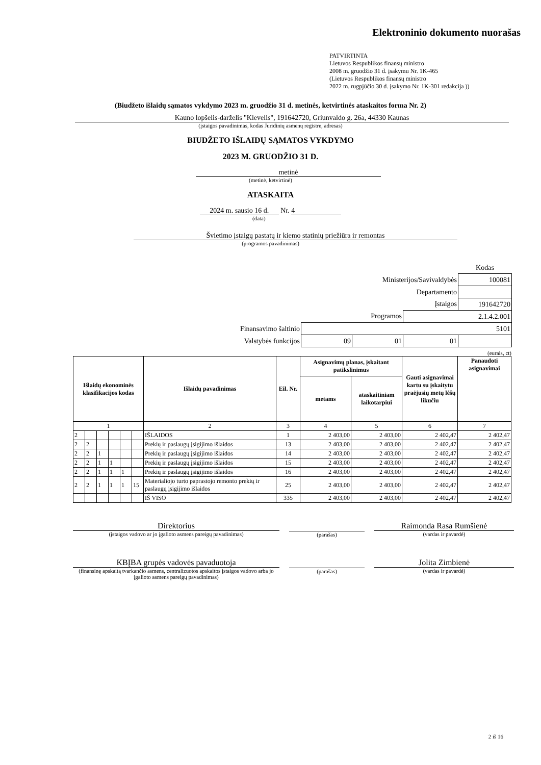Elektroninio dokumento nuorašas
PATVIRTINTA
Lietuvos Respublikos finansų ministro
2008 m. gruodžio 31 d. įsakymu Nr. 1K-465
(Lietuvos Respublikos finansų ministro
2022 m. rugpjūčio 30 d. įsakymo Nr. 1K-301 redakcija ))
(Biudžeto išlaidų sąmatos vykdymo 2023 m. gruodžio 31 d. metinės, ketvirtinės ataskaitos forma Nr. 2)
Kauno lopšelis-darželis "Klevelis", 191642720, Griunvaldo g. 26a, 44330 Kaunas
(įstaigos pavadinimas, kodas Juridinių asmenų registre, adresas)
BIUDŽETO IŠLAIDŲ SĄMATOS VYKDYMO
2023 M. GRUODŽIO 31 D.
metinė
(metinė, ketvirtinė)
ATASKAITA
2024 m. sausio 16 d. Nr. 4
(data)
Švietimo įstaigų pastatų ir kiemo statinių priežiūra ir remontas
(programos pavadinimas)
| | | | | Kodas |
| Ministerijos/Savivaldybės | | | | 100081 |
| Departamento | | | | |
| Įstaigos | | | | 191642720 |
| Programos | | | 2.1.4.2.001 | |
| Finansavimo šaltinio | 5101 | | | |
| Valstybės funkcijos | 09 | 01 | 01 | |
(eurais, ct)
| Išlaidų ekonominės klasifikacijos kodas | | | | | | Išlaidų pavadinimas | Eil. Nr. | Asignavimų planas, įskaitant patikslinimus | | Gauti asignavimai kartu su įskaitytu praėjusių metų lėšų likučiu | Panaudoti asignavimai |
| --- | --- | --- | --- | --- | --- | --- | --- | --- | --- | --- | --- |
| | | | | | | | | metams | ataskaitiniam laikotarpiui | | |
| 1 | | | | | | 2 | 3 | 4 | 5 | 6 | 7 |
| 2 | | | | | | IŠLAIDOS | 1 | 2 403,00 | 2 403,00 | 2 402,47 | 2 402,47 |
| 2 | 2 | | | | | Prekių ir paslaugų įsigijimo išlaidos | 13 | 2 403,00 | 2 403,00 | 2 402,47 | 2 402,47 |
| 2 | 2 | 1 | | | | Prekių ir paslaugų įsigijimo išlaidos | 14 | 2 403,00 | 2 403,00 | 2 402,47 | 2 402,47 |
| 2 | 2 | 1 | 1 | | | Prekių ir paslaugų įsigijimo išlaidos | 15 | 2 403,00 | 2 403,00 | 2 402,47 | 2 402,47 |
| 2 | 2 | 1 | 1 | 1 | | Prekių ir paslaugų įsigijimo išlaidos | 16 | 2 403,00 | 2 403,00 | 2 402,47 | 2 402,47 |
| 2 | 2 | 1 | 1 | 1 | 15 | Materialiojo turto paprastojo remonto prekių ir paslaugų įsigijimo išlaidos | 25 | 2 403,00 | 2 403,00 | 2 402,47 | 2 402,47 |
| | | | | | | IŠ VISO | 335 | 2 403,00 | 2 403,00 | 2 402,47 | 2 402,47 |
Direktorius
(įstaigos vadovo ar jo įgalioto asmens pareigų pavadinimas)
(parašas)
Raimonda Rasa Rumšienė
(vardas ir pavardė)
KBĮBA grupės vadovės pavaduotoja
(finansinę apskaitą tvarkančio asmens, centralizuotos apskaitos įstaigos vadovo arba jo įgalioto asmens pareigų pavadinimas)
(parašas)
Jolita Zimbienė
(vardas ir pavardė)
2 iš 16